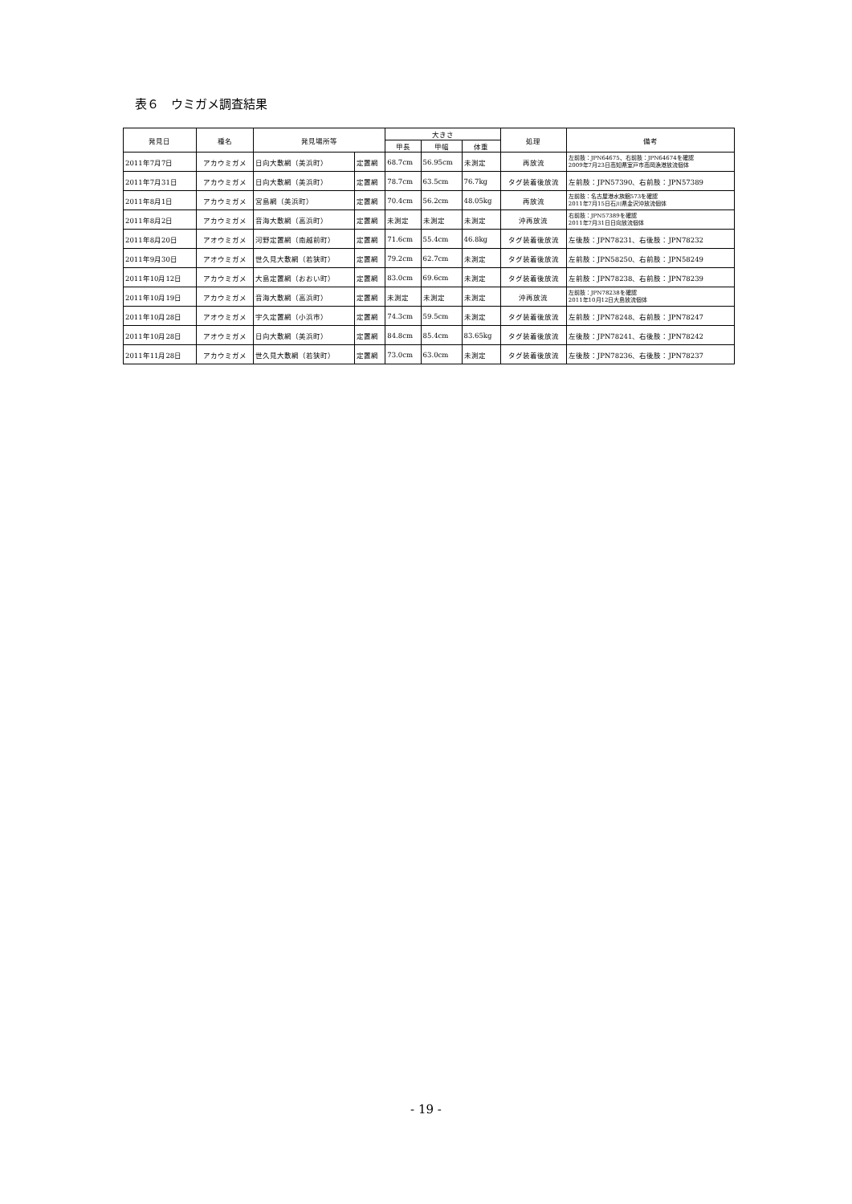表６　ウミガメ調査結果
| 発見日 | 種名 | 発見場所等 | | 大きさ | | | 処理 | 備考 |
| --- | --- | --- | --- | --- | --- | --- | --- | --- |
| | | | | 甲長 | 甲幅 | 体重 | | |
| 2011年7月7日 | アカウミガメ | 日向大敷網（美浜町） | 定置網 | 68.7cm | 56.95cm | 未測定 | 再放流 | 左前肢：JPN64675、右前肢：JPN64674を確認 2009年7月23日高知県室戸市高岡漁港放流個体 |
| 2011年7月31日 | アカウミガメ | 日向大敷網（美浜町） | 定置網 | 78.7cm | 63.5cm | 76.7kg | タグ装着後放流 | 左前肢：JPN57390、右前肢：JPN57389 |
| 2011年8月1日 | アカウミガメ | 宮島網（美浜町） | 定置網 | 70.4cm | 56.2cm | 48.05kg | 再放流 | 左前肢：名古屋港水族館573を確認 2011年7月15日石川県金沢沖放流個体 |
| 2011年8月2日 | アカウミガメ | 音海大敷網（高浜町） | 定置網 | 未測定 | 未測定 | 未測定 | 沖再放流 | 右前肢：JPN57389を確認 2011年7月31日日向放流個体 |
| 2011年8月20日 | アオウミガメ | 河野定置網（南越前町） | 定置網 | 71.6cm | 55.4cm | 46.8kg | タグ装着後放流 | 左後肢：JPN78231、右後肢：JPN78232 |
| 2011年9月30日 | アオウミガメ | 世久見大敷網（若狭町） | 定置網 | 79.2cm | 62.7cm | 未測定 | タグ装着後放流 | 左前肢：JPN58250、右前肢：JPN58249 |
| 2011年10月12日 | アカウミガメ | 大島定置網（おおい町） | 定置網 | 83.0cm | 69.6cm | 未測定 | タグ装着後放流 | 左前肢：JPN78238、右前肢：JPN78239 |
| 2011年10月19日 | アカウミガメ | 音海大敷網（高浜町） | 定置網 | 未測定 | 未測定 | 未測定 | 沖再放流 | 左前肢：JPN78238を確認 2011年10月12日大島放流個体 |
| 2011年10月28日 | アオウミガメ | 宇久定置網（小浜市） | 定置網 | 74.3cm | 59.5cm | 未測定 | タグ装着後放流 | 左前肢：JPN78248、右前肢：JPN78247 |
| 2011年10月28日 | アオウミガメ | 日向大敷網（美浜町） | 定置網 | 84.8cm | 85.4cm | 83.65kg | タグ装着後放流 | 左後肢：JPN78241、右後肢：JPN78242 |
| 2011年11月28日 | アカウミガメ | 世久見大敷網（若狭町） | 定置網 | 73.0cm | 63.0cm | 未測定 | タグ装着後放流 | 左後肢：JPN78236、右後肢：JPN78237 |
- 19 -